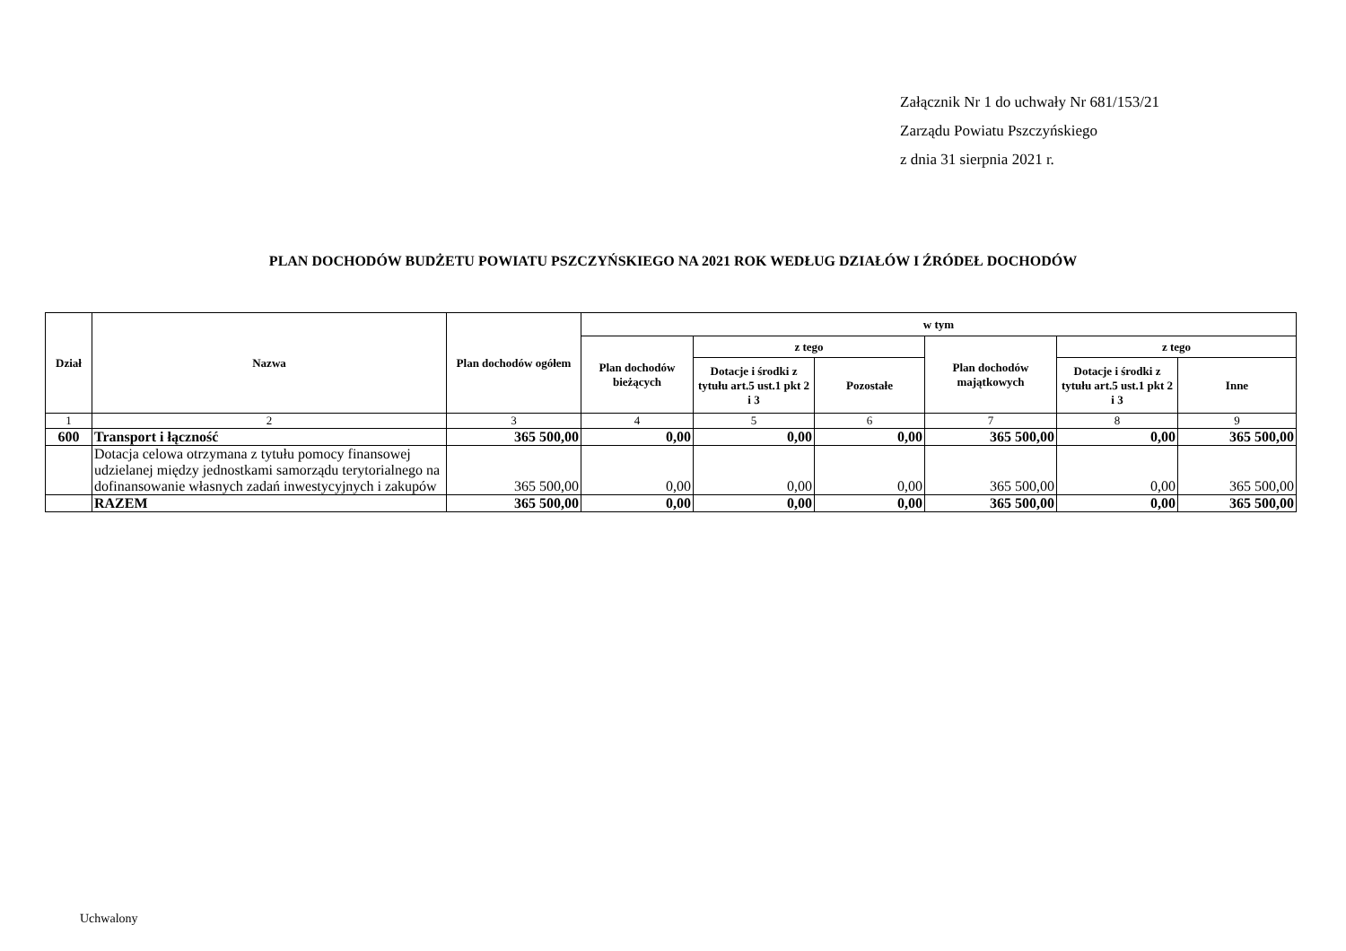Załącznik Nr 1 do uchwały Nr 681/153/21
Zarządu Powiatu Pszczyńskiego
z dnia 31 sierpnia 2021 r.
PLAN DOCHODÓW BUDŻETU POWIATU PSZCZYŃSKIEGO NA 2021 ROK WEDŁUG DZIAŁÓW I ŹRÓDEŁ DOCHODÓW
| Dział | Nazwa | Plan dochodów ogółem | w tym | | | | | |
| --- | --- | --- | --- | --- | --- | --- | --- | --- |
| | | | Plan dochodów bieżących | z tego | | Plan dochodów majątkowych | z tego | |
| | | | | Dotacje i środki z tytułu art.5 ust.1 pkt 2 i 3 | Pozostałe | | Dotacje i środki z tytułu art.5 ust.1 pkt 2 i 3 | Inne |
| 1 | 2 | 3 | 4 | 5 | 6 | 7 | 8 | 9 |
| 600 | Transport i łączność | 365 500,00 | 0,00 | 0,00 | 0,00 | 365 500,00 | 0,00 | 365 500,00 |
| | Dotacja celowa otrzymana z tytułu pomocy finansowej udzielanej między jednostkami samorządu terytorialnego na dofinansowanie własnych zadań inwestycyjnych i zakupów | 365 500,00 | 0,00 | 0,00 | 0,00 | 365 500,00 | 0,00 | 365 500,00 |
| | RAZEM | 365 500,00 | 0,00 | 0,00 | 0,00 | 365 500,00 | 0,00 | 365 500,00 |
Uchwalony